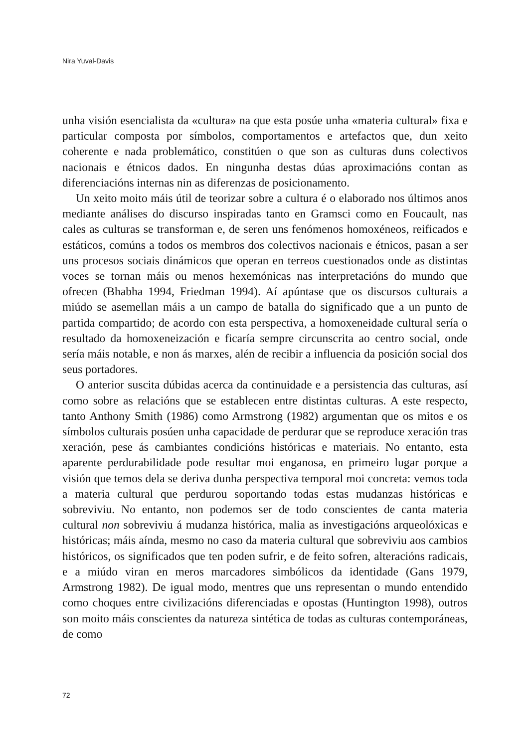Nira Yuval-Davis
unha visión esencialista da «cultura» na que esta posúe unha «materia cultural» fixa e particular composta por símbolos, comportamentos e artefactos que, dun xeito coherente e nada problemático, constitúen o que son as culturas duns colectivos nacionais e étnicos dados. En ningunha destas dúas aproximacións contan as diferenciacións internas nin as diferenzas de posicionamento.
Un xeito moito máis útil de teorizar sobre a cultura é o elaborado nos últimos anos mediante análises do discurso inspiradas tanto en Gramsci como en Foucault, nas cales as culturas se transforman e, de seren uns fenómenos homoxéneos, reificados e estáticos, comúns a todos os membros dos colectivos nacionais e étnicos, pasan a ser uns procesos sociais dinámicos que operan en terreos cuestionados onde as distintas voces se tornan máis ou menos hexemónicas nas interpretacións do mundo que ofrecen (Bhabha 1994, Friedman 1994). Aí apúntase que os discursos culturais a miúdo se asemellan máis a un campo de batalla do significado que a un punto de partida compartido; de acordo con esta perspectiva, a homoxeneidade cultural sería o resultado da homoxeneización e ficaría sempre circunscrita ao centro social, onde sería máis notable, e non ás marxes, alén de recibir a influencia da posición social dos seus portadores.
O anterior suscita dúbidas acerca da continuidade e a persistencia das culturas, así como sobre as relacións que se establecen entre distintas culturas. A este respecto, tanto Anthony Smith (1986) como Armstrong (1982) argumentan que os mitos e os símbolos culturais posúen unha capacidade de perdurar que se reproduce xeración tras xeración, pese ás cambiantes condicións históricas e materiais. No entanto, esta aparente perdurabilidade pode resultar moi enganosa, en primeiro lugar porque a visión que temos dela se deriva dunha perspectiva temporal moi concreta: vemos toda a materia cultural que perdurou soportando todas estas mudanzas históricas e sobreviviu. No entanto, non podemos ser de todo conscientes de canta materia cultural non sobreviviu á mudanza histórica, malia as investigacións arqueolóxicas e históricas; máis aínda, mesmo no caso da materia cultural que sobreviviu aos cambios históricos, os significados que ten poden sufrir, e de feito sofren, alteracións radicais, e a miúdo viran en meros marcadores simbólicos da identidade (Gans 1979, Armstrong 1982). De igual modo, mentres que uns representan o mundo entendido como choques entre civilizacións diferenciadas e opostas (Huntington 1998), outros son moito máis conscientes da natureza sintética de todas as culturas contemporáneas, de como
72